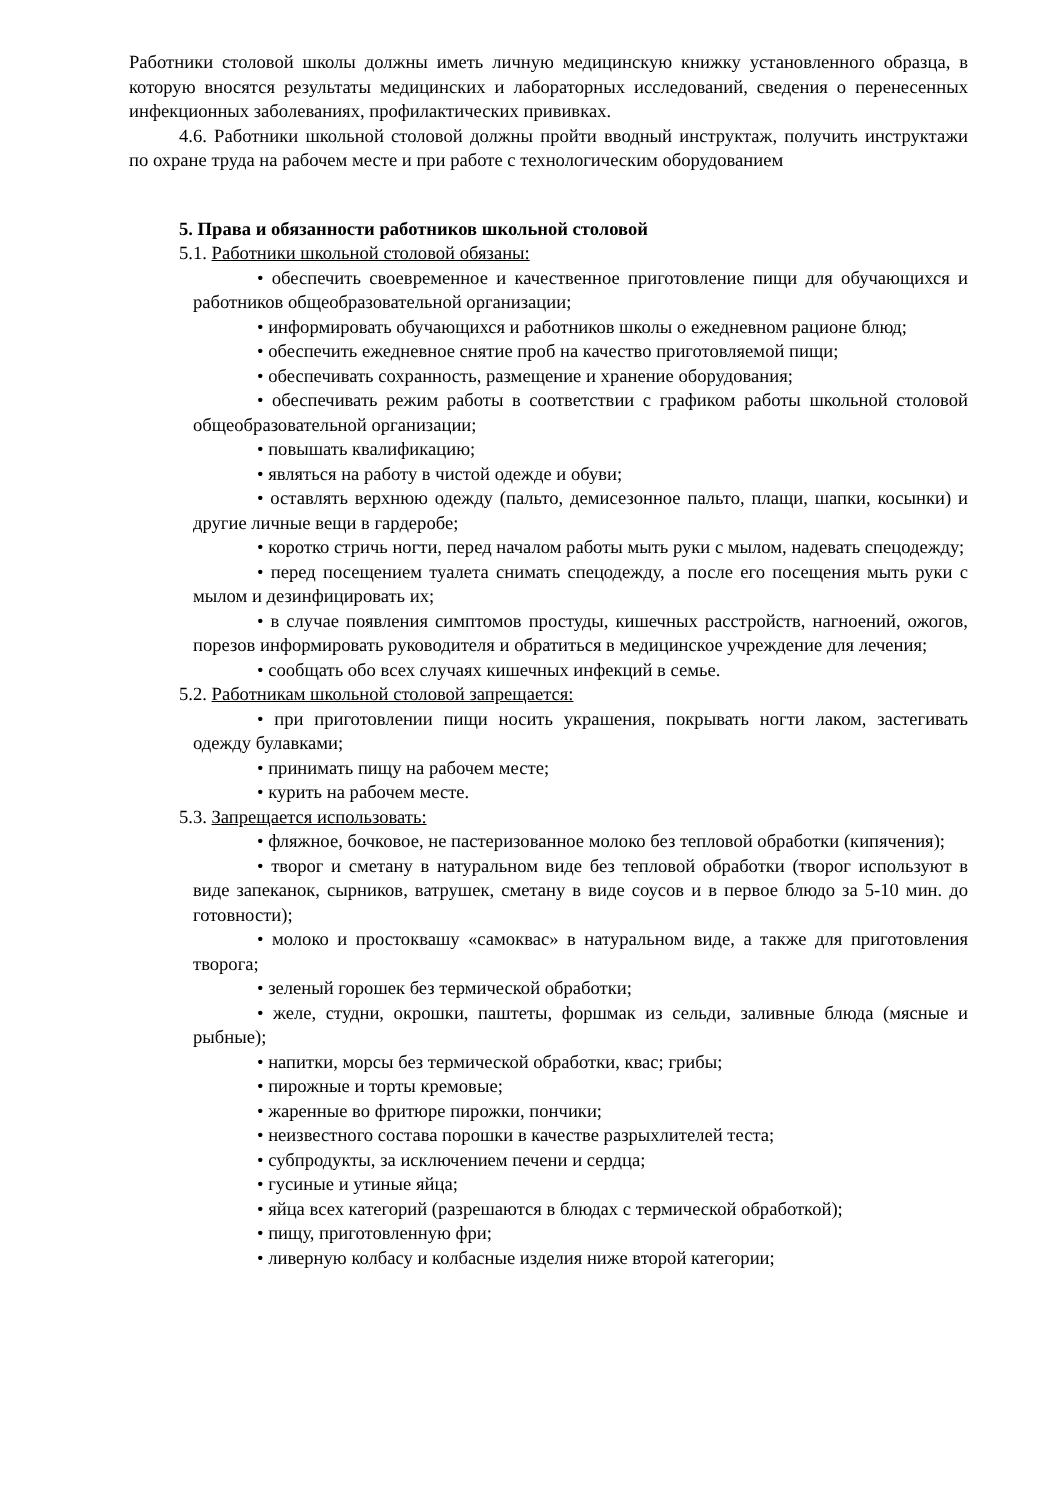Работники столовой школы должны иметь личную медицинскую книжку установленного образца, в которую вносятся результаты медицинских и лабораторных исследований, сведения о перенесенных инфекционных заболеваниях, профилактических прививках.
4.6. Работники школьной столовой должны пройти вводный инструктаж, получить инструктажи по охране труда на рабочем месте и при работе с технологическим оборудованием
5. Права и обязанности работников школьной столовой
5.1. Работники школьной столовой обязаны:
• обеспечить своевременное и качественное приготовление пищи для обучающихся и работников общеобразовательной организации;
• информировать обучающихся и работников школы о ежедневном рационе блюд;
• обеспечить ежедневное снятие проб на качество приготовляемой пищи;
• обеспечивать сохранность, размещение и хранение оборудования;
• обеспечивать режим работы в соответствии с графиком работы школьной столовой общеобразовательной организации;
• повышать квалификацию;
• являться на работу в чистой одежде и обуви;
• оставлять верхнюю одежду (пальто, демисезонное пальто, плащи, шапки, косынки) и другие личные вещи в гардеробе;
• коротко стричь ногти, перед началом работы мыть руки с мылом, надевать спецодежду;
• перед посещением туалета снимать спецодежду, а после его посещения мыть руки с мылом и дезинфицировать их;
• в случае появления симптомов простуды, кишечных расстройств, нагноений, ожогов, порезов информировать руководителя и обратиться в медицинское учреждение для лечения;
• сообщать обо всех случаях кишечных инфекций в семье.
5.2. Работникам школьной столовой запрещается:
• при приготовлении пищи носить украшения, покрывать ногти лаком, застегивать одежду булавками;
• принимать пищу на рабочем месте;
• курить на рабочем месте.
5.3. Запрещается использовать:
• фляжное, бочковое, не пастеризованное молоко без тепловой обработки (кипячения);
• творог и сметану в натуральном виде без тепловой обработки (творог используют в виде запеканок, сырников, ватрушек, сметану в виде соусов и в первое блюдо за 5-10 мин. до готовности);
• молоко и простоквашу «самоквас» в натуральном виде, а также для приготовления творога;
• зеленый горошек без термической обработки;
• желе, студни, окрошки, паштеты, форшмак из сельди, заливные блюда (мясные и рыбные);
• напитки, морсы без термической обработки, квас; грибы;
• пирожные и торты кремовые;
• жаренные во фритюре пирожки, пончики;
• неизвестного состава порошки в качестве разрыхлителей теста;
• субпродукты, за исключением печени и сердца;
• гусиные и утиные яйца;
• яйца всех категорий (разрешаются в блюдах с термической обработкой);
• пищу, приготовленную фри;
• ливерную колбасу и колбасные изделия ниже второй категории;